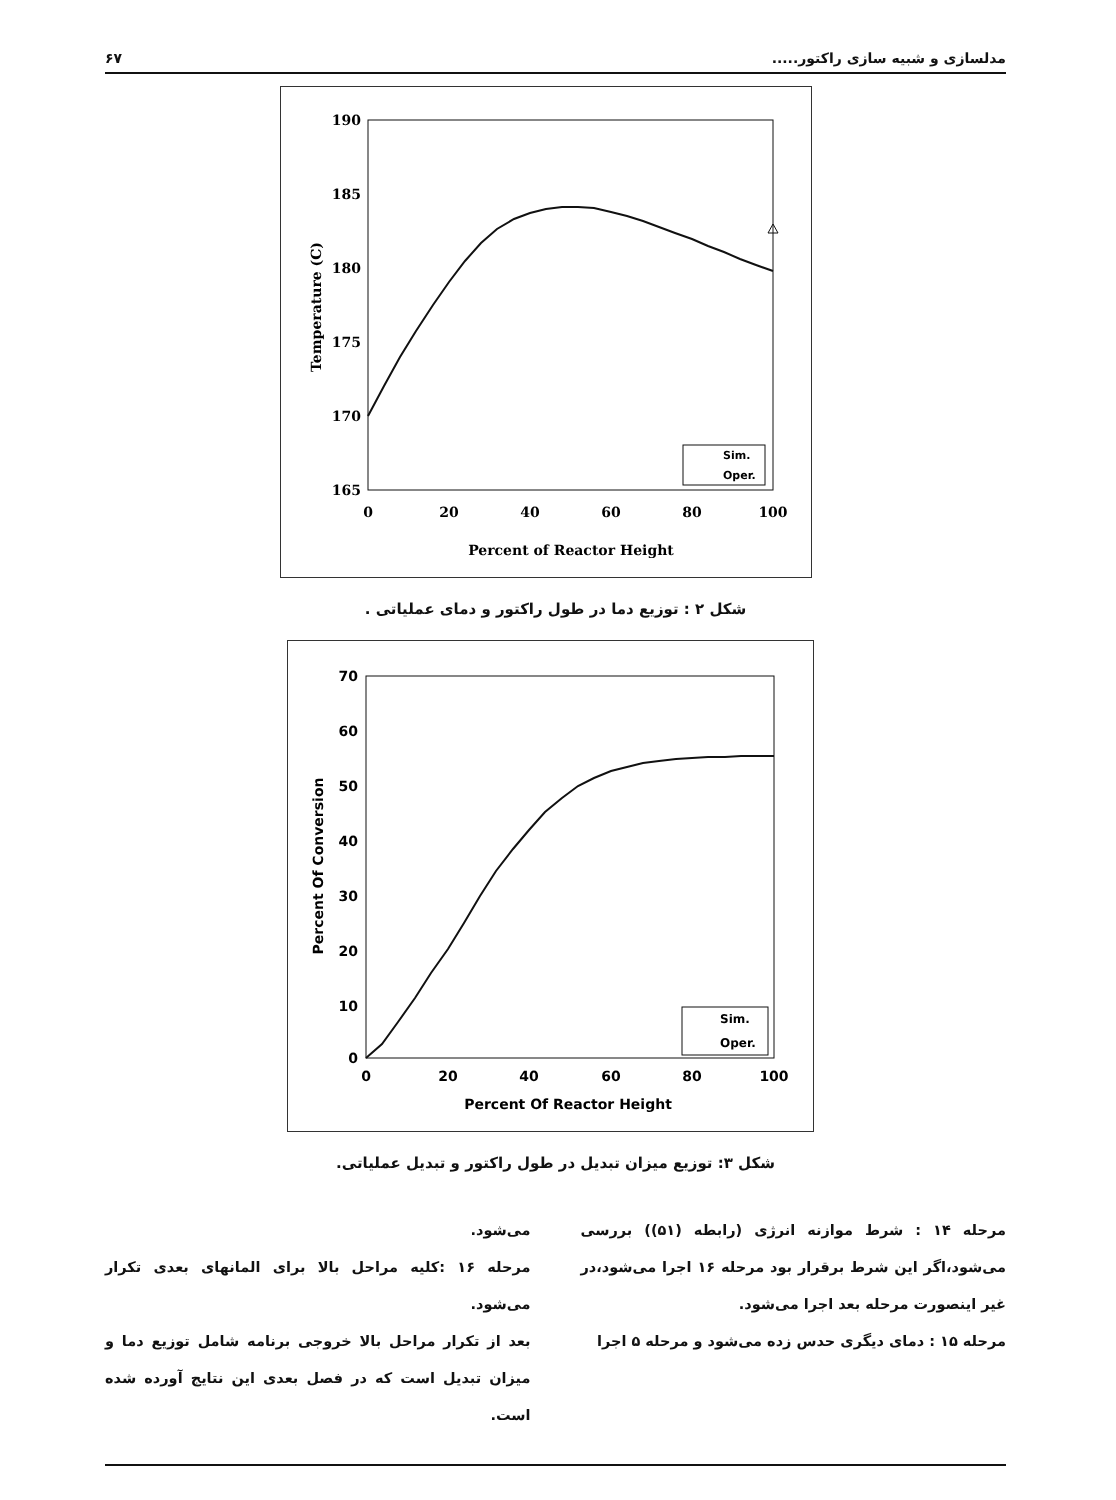مدلسازی و شبیه سازی راکتور..... ۶۷
190
185
180
175
170
165
0
20
40
60
80
100
Percent of Reactor Height
Temperature (C)
Sim.
Oper.
شکل ۲ : توزیع دما در طول راکتور و دمای عملیاتی .
70
60
50
40
30
20
10
0
0
20
40
60
80
100
Percent Of Reactor Height
Percent Of Conversion
Sim.
Oper.
شکل ۳: توزیع میزان تبدیل در طول راکتور و تبدیل عملیاتی.
مرحله ۱۴ : شرط موازنه انرژی (رابطه (۵۱)) بررسی می‌شود،اگر این شرط برقرار بود مرحله ۱۶ اجرا می‌شود،در غیر اینصورت مرحله بعد اجرا می‌شود.
مرحله ۱۵ : دمای دیگری حدس زده می‌شود و مرحله ۵ اجرا
می‌شود.
مرحله ۱۶ :کلیه مراحل بالا برای المانهای بعدی تکرار می‌شود.
بعد از تکرار مراحل بالا خروجی برنامه شامل توزیع دما و میزان تبدیل است که در فصل بعدی این نتایج آورده شده است.